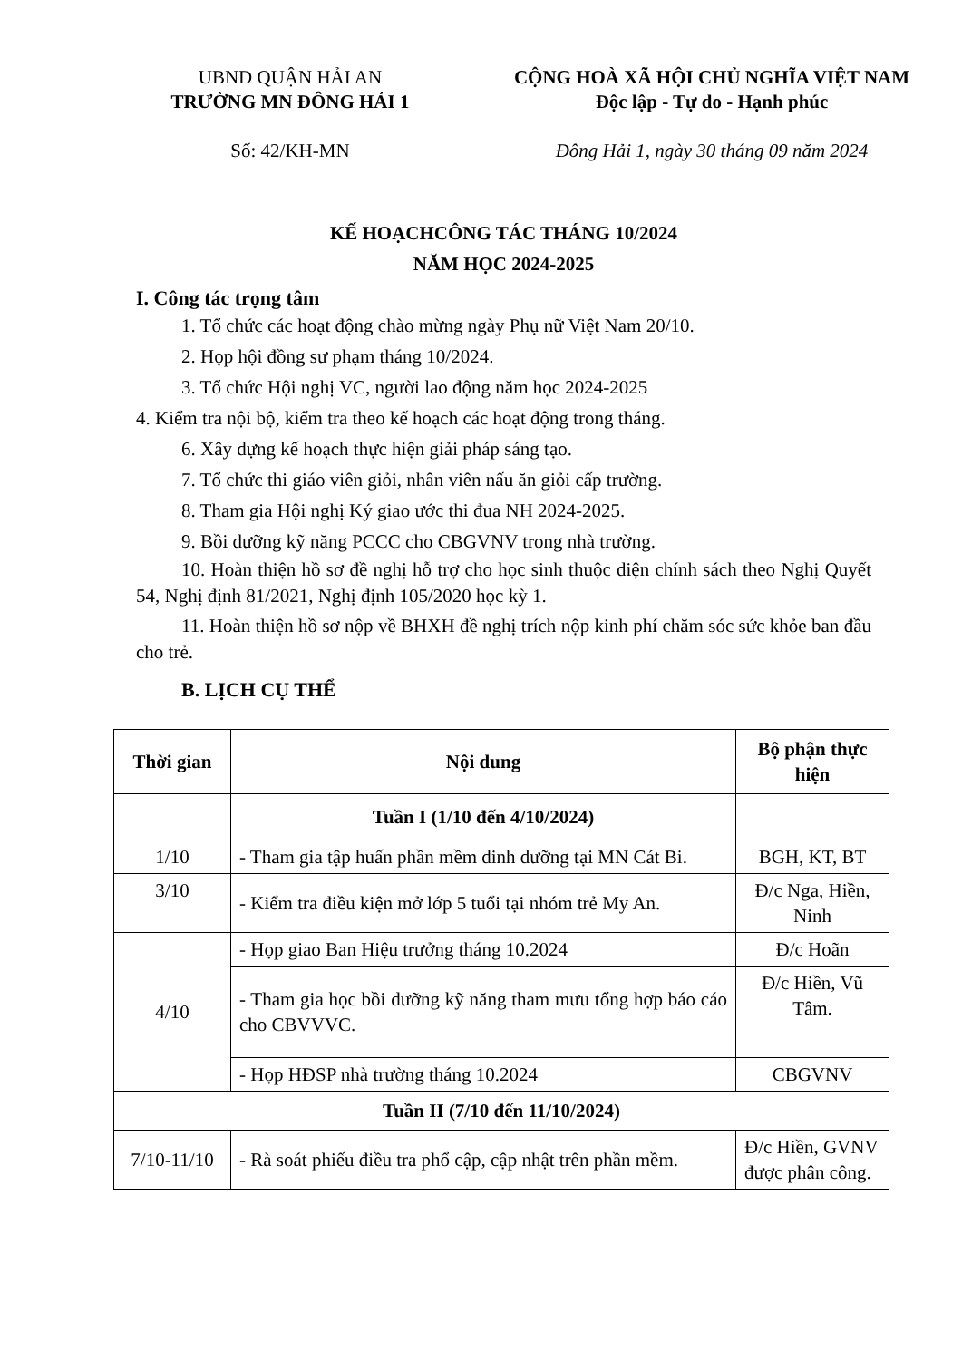UBND QUẬN HẢI AN
TRƯỜNG MN ĐÔNG HẢI 1
Số: 42/KH-MN
CỘNG HOÀ XÃ HỘI CHỦ NGHĨA VIỆT NAM
Độc lập - Tự do - Hạnh phúc
Đông Hải 1, ngày 30 tháng 09 năm 2024
KẾ HOẠCHCÔNG TÁC THÁNG 10/2024
NĂM HỌC 2024-2025
I. Công tác trọng tâm
1. Tổ chức các hoạt động chào mừng ngày Phụ nữ Việt Nam 20/10.
2. Họp hội đồng sư phạm tháng 10/2024.
3. Tổ chức Hội nghị VC, người lao động năm học 2024-2025
4. Kiểm tra nội bộ, kiểm tra theo kế hoạch các hoạt động trong tháng.
6. Xây dựng kế hoạch thực hiện giải pháp sáng tạo.
7. Tổ chức thi giáo viên giỏi, nhân viên nấu ăn giỏi cấp trường.
8. Tham gia Hội nghị Ký giao ước thi đua NH 2024-2025.
9. Bồi dưỡng kỹ năng PCCC cho CBGVNV trong nhà trường.
10. Hoàn thiện hồ sơ đề nghị hỗ trợ cho học sinh thuộc diện chính sách theo Nghị Quyết 54, Nghị định 81/2021, Nghị định 105/2020 học kỳ 1.
11. Hoàn thiện hồ sơ nộp về BHXH đề nghị trích nộp kinh phí chăm sóc sức khỏe ban đầu cho trẻ.
B. LỊCH CỤ THỂ
| Thời gian | Nội dung | Bộ phận thực hiện |
| --- | --- | --- |
| | Tuần I (1/10 đến 4/10/2024) | |
| 1/10 | - Tham gia tập huấn phần mềm dinh dưỡng tại MN Cát Bi. | BGH, KT, BT |
| 3/10 | - Kiểm tra điều kiện mở lớp 5 tuổi tại nhóm trẻ My An. | Đ/c Nga, Hiền, Ninh |
| 4/10 | - Họp giao Ban Hiệu trưởng tháng 10.2024 | Đ/c Hoãn |
| | - Tham gia học bồi dưỡng kỹ năng tham mưu tổng hợp báo cáo cho CBVVVC. | Đ/c Hiền, Vũ Tâm. |
| | - Họp HĐSP nhà trường tháng 10.2024 | CBGVNV |
| Tuần II (7/10 đến 11/10/2024) | | |
| 7/10-11/10 | - Rà soát phiếu điều tra phổ cập, cập nhật trên phần mềm. | Đ/c Hiền, GVNV được phân công. |